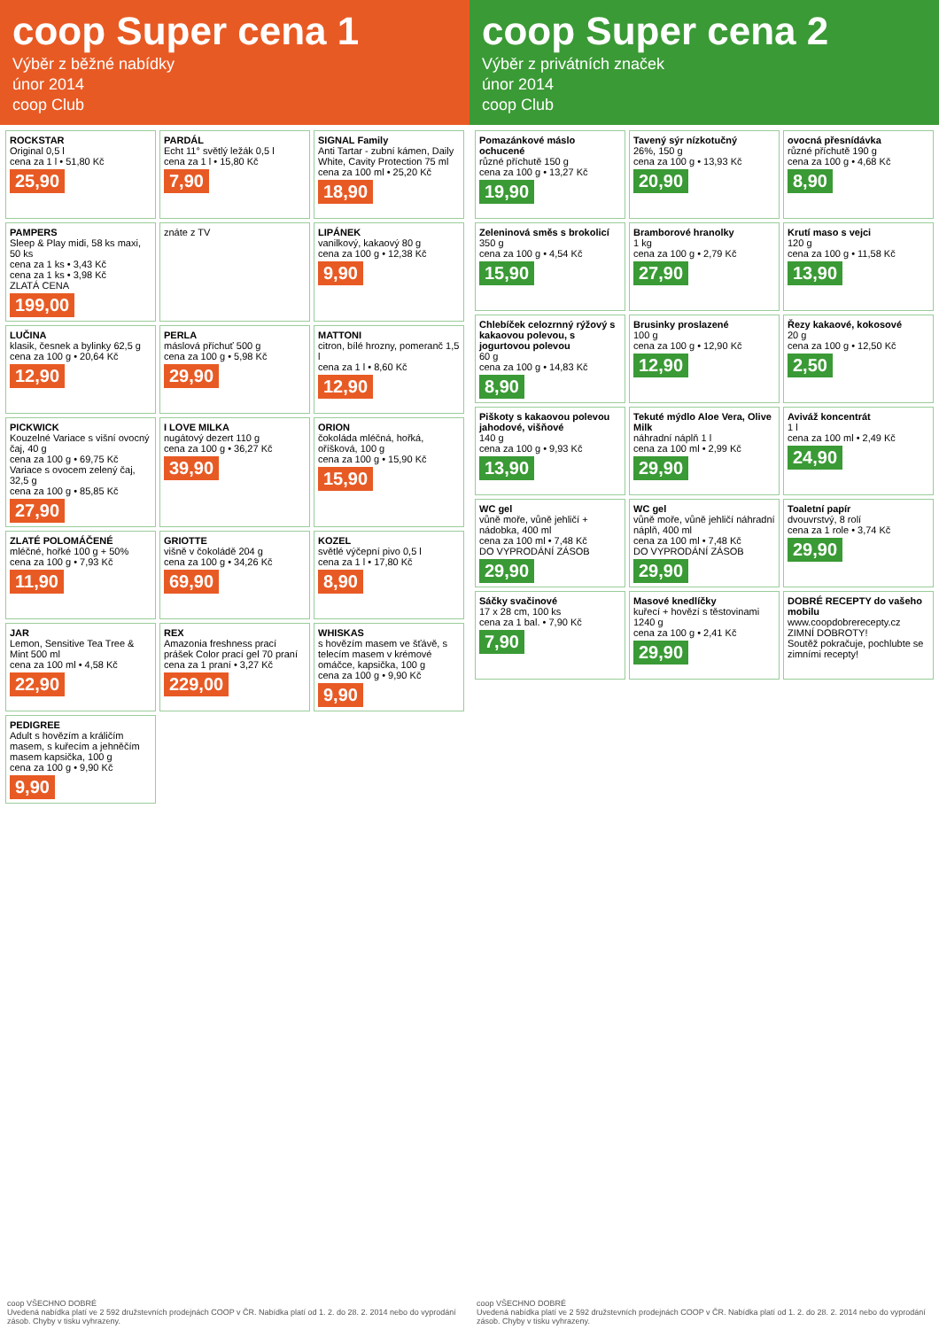coop Super cena 1
Výběr z běžné nabídky
únor 2014
coop Club
ROCKSTAR
Original 0,5 l
cena za 1 l • 51,80 Kč
25,90
PARDÁL
Echt 11° světlý ležák 0,5 l
cena za 1 l • 15,80 Kč
7,90
SIGNAL Family
Anti Tartar - zubní kámen, Daily White, Cavity Protection 75 ml
cena za 100 ml • 25,20 Kč
18,90
PAMPERS
Sleep & Play midi, 58 ks maxi, 50 ks
cena za 1 ks • 3,43 Kč
cena za 1 ks • 3,98 Kč
ZLATÁ CENA
199,00
znáte z TV
LIPÁNEK
vanilkový, kakaový 80 g
cena za 100 g • 12,38 Kč
9,90
LUČINA
klasik, česnek a bylinky 62,5 g
cena za 100 g • 20,64 Kč
12,90
PERLA
máslová příchuť 500 g
cena za 100 g • 5,98 Kč
29,90
MATTONI
citron, bílé hrozny, pomeranč 1,5 l
cena za 1 l • 8,60 Kč
12,90
PICKWICK
Kouzelné Variace s višní ovocný čaj, 40 g
cena za 100 g • 69,75 Kč
Variace s ovocem zelený čaj, 32,5 g
cena za 100 g • 85,85 Kč
27,90
I LOVE MILKA
nugátový dezert 110 g
cena za 100 g • 36,27 Kč
39,90
ORION
čokoláda mléčná, hořká, oříšková, 100 g
cena za 100 g • 15,90 Kč
15,90
ZLATÉ POLOMÁČENÉ
mléčné, hořké 100 g + 50%
cena za 100 g • 7,93 Kč
11,90
GRIOTTE
višně v čokoládě 204 g
cena za 100 g • 34,26 Kč
69,90
KOZEL
světlé výčepní pivo 0,5 l
cena za 1 l • 17,80 Kč
8,90
JAR
Lemon, Sensitive Tea Tree & Mint 500 ml
cena za 100 ml • 4,58 Kč
22,90
REX
Amazonia freshness prací prášek Color prací gel 70 praní
cena za 1 praní • 3,27 Kč
229,00
WHISKAS
s hovězím masem ve šťávě, s telecím masem v krémové omáčce, kapsička, 100 g
cena za 100 g • 9,90 Kč
9,90
PEDIGREE
Adult s hovězím a králičím masem, s kuřecím a jehněčím masem kapsička, 100 g
cena za 100 g • 9,90 Kč
9,90
coop VŠECHNO DOBRÉ
Uvedená nabídka platí ve 2 592 družstevních prodejnách COOP v ČR. Nabídka platí od 1. 2. do 28. 2. 2014 nebo do vyprodání zásob. Chyby v tisku vyhrazeny.
coop Super cena 2
Výběr z privátních značek
únor 2014
coop Club
Pomazánkové máslo ochucené
různé příchutě 150 g
cena za 100 g • 13,27 Kč
19,90
Tavený sýr nízkotučný
26%, 150 g
cena za 100 g • 13,93 Kč
20,90
ovocná přesnídávka
různé příchutě 190 g
cena za 100 g • 4,68 Kč
8,90
Zeleninová směs s brokolicí
350 g
cena za 100 g • 4,54 Kč
15,90
Bramborové hranolky
1 kg
cena za 100 g • 2,79 Kč
27,90
Krutí maso s vejci
120 g
cena za 100 g • 11,58 Kč
13,90
Chlebíček celozrnný rýžový s kakaovou polevou, s jogurtovou polevou
60 g
cena za 100 g • 14,83 Kč
8,90
Brusinky proslazené
100 g
cena za 100 g • 12,90 Kč
12,90
Řezy kakaové, kokosové
20 g
cena za 100 g • 12,50 Kč
2,50
Piškoty s kakaovou polevou jahodové, višňové
140 g
cena za 100 g • 9,93 Kč
13,90
Tekuté mýdlo Aloe Vera, Olive Milk
náhradní náplň 1 l
cena za 100 ml • 2,99 Kč
29,90
Aviváž koncentrát
1 l
cena za 100 ml • 2,49 Kč
24,90
WC gel
vůně moře, vůně jehličí + nádobka, 400 ml
cena za 100 ml • 7,48 Kč
DO VYPRODÁNÍ ZÁSOB
29,90
WC gel
vůně moře, vůně jehličí náhradní náplň, 400 ml
cena za 100 ml • 7,48 Kč
DO VYPRODÁNÍ ZÁSOB
29,90
Toaletní papír
dvouvrstvý, 8 rolí
cena za 1 role • 3,74 Kč
29,90
Sáčky svačinové
17 x 28 cm, 100 ks
cena za 1 bal. • 7,90 Kč
7,90
Masové knedlíčky
kuřecí + hovězí s těstovinami 1240 g
cena za 100 g • 2,41 Kč
29,90
DOBRÉ RECEPTY do vašeho mobilu
www.coopdobrerecepty.cz
ZIMNÍ DOBROTY!
Soutěž pokračuje, pochlubte se zimními recepty!
coop VŠECHNO DOBRÉ
Uvedená nabídka platí ve 2 592 družstevních prodejnách COOP v ČR. Nabídka platí od 1. 2. do 28. 2. 2014 nebo do vyprodání zásob. Chyby v tisku vyhrazeny.